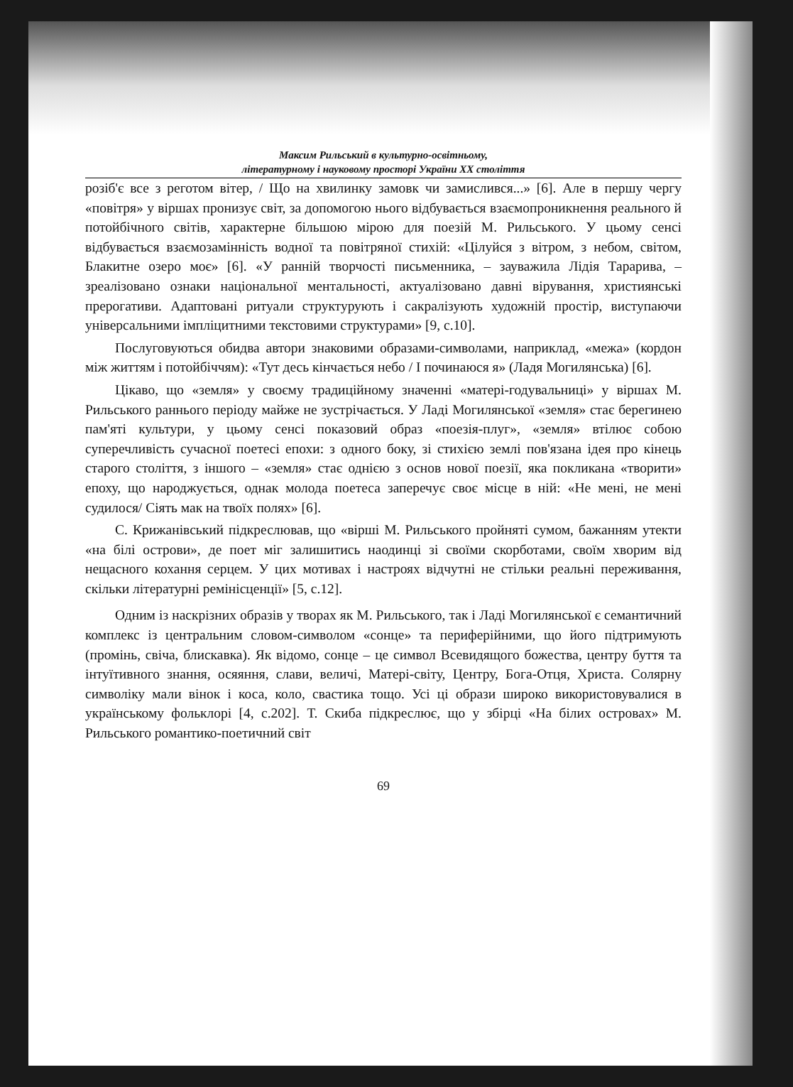Максим Рильський в культурно-освітньому,
літературному і науковому просторі України ХХ століття
розіб'є все з реготом вітер, / Що на хвилинку замовк чи замислився...» [6]. Але в першу чергу «повітря» у віршах пронизує світ, за допомогою нього відбувається взаємопроникнення реального й потойбічного світів, характерне більшою мірою для поезій М. Рильського. У цьому сенсі відбувається взаємозамінність водної та повітряної стихій: «Цілуйся з вітром, з небом, світом, Блакитне озеро моє» [6]. «У ранній творчості письменника, – зауважила Лідія Тарарива, – зреалізовано ознаки національної ментальності, актуалізовано давні вірування, християнські прерогативи. Адаптовані ритуали структурують і сакралізують художній простір, виступаючи універсальними імпліцитними текстовими структурами» [9, с.10].
Послуговуються обидва автори знаковими образами-символами, наприклад, «межа» (кордон між життям і потойбіччям): «Тут десь кінчається небо / І починаюся я» (Ладя Могилянська) [6].
Цікаво, що «земля» у своєму традиційному значенні «матері-годувальниці» у віршах М. Рильського раннього періоду майже не зустрічається. У Ладі Могилянської «земля» стає берегинею пам'яті культури, у цьому сенсі показовий образ «поезія-плуг», «земля» втілює собою суперечливість сучасної поетесі епохи: з одного боку, зі стихією землі пов'язана ідея про кінець старого століття, з іншого – «земля» стає однією з основ нової поезії, яка покликана «творити» епоху, що народжується, однак молода поетеса заперечує своє місце в ній: «Не мені, не мені судилося/ Сіять мак на твоїх полях» [6].
С. Крижанівський підкреслював, що «вірші М. Рильського пройняті сумом, бажанням утекти «на білі острови», де поет міг залишитись наодинці зі своїми скорботами, своїм хворим від нещасного кохання серцем. У цих мотивах і настроях відчутні не стільки реальні переживання, скільки літературні ремінісценції» [5, с.12].
Одним із наскрізних образів у творах як М. Рильського, так і Ладі Могилянської є семантичний комплекс із центральним словом-символом «сонце» та периферійними, що його підтримують (промінь, свіча, блискавка). Як відомо, сонце – це символ Всевидящого божества, центру буття та інтуїтивного знання, осяяння, слави, величі, Матері-світу, Центру, Бога-Отця, Христа. Солярну символіку мали вінок і коса, коло, свастика тощо. Усі ці образи широко використовувалися в українському фольклорі [4, с.202]. Т. Скиба підкреслює, що у збірці «На білих островах» М. Рильського романтико-поетичний світ
69